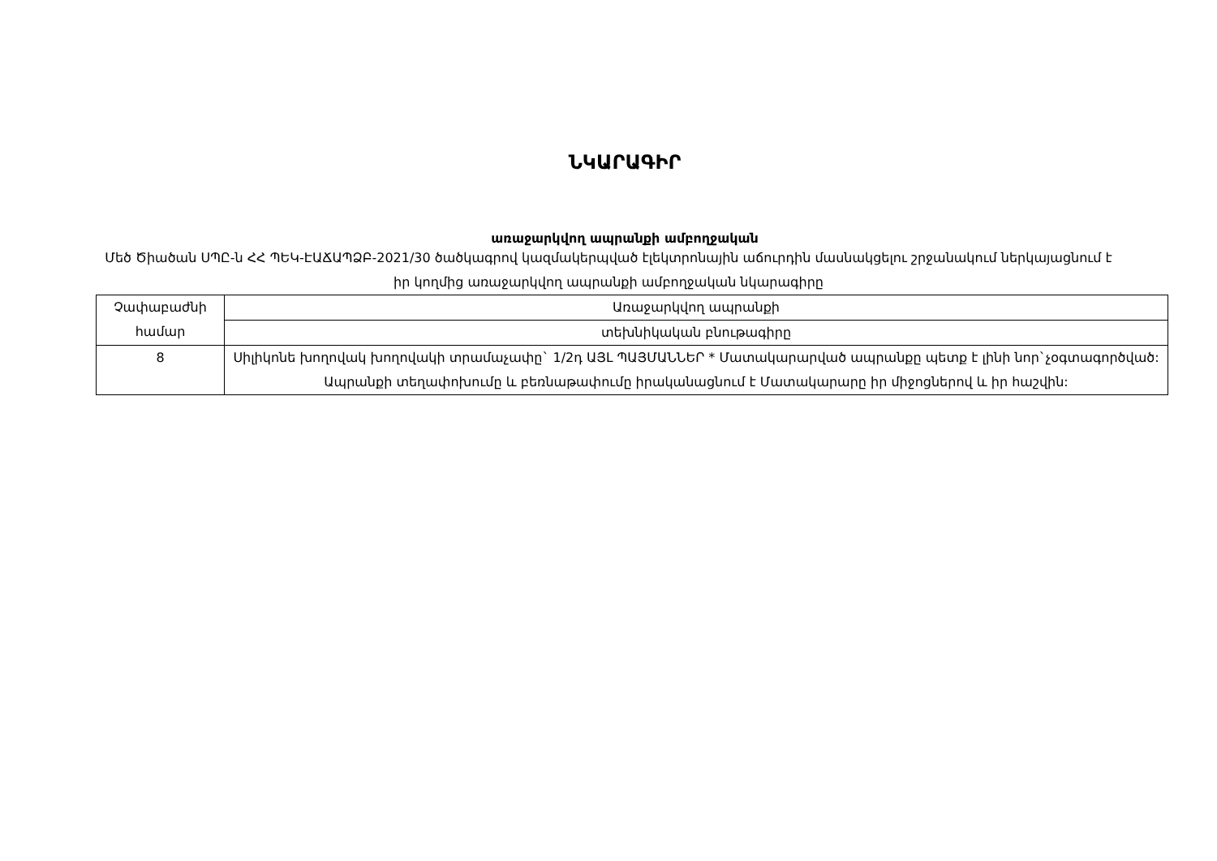ՆԿԱՐԱԳԻՐ
առաջարկվող ապրանքի ամբողջական
Մեծ Ծիածան ՍՊԸ-ն ՀՀ ՊԵԿ-ԷԱՃԱՊՁԲ-2021/30 ծածկագրով կազմակերպված էլեկտրոնային աճուրդին մասնակցելու շրջանակում ներկայացնում է իր կողմից առաջարկվող ապրանքի ամբողջական նկարագիրը
| Չափաբաժնի համար | Առաջարկվող ապրանքի |
| | տեխնիկական բնութագիրը |
| 8 | Սիլիկոնե խողովակ խողովակի տրամաչափը` 1/2դ ԱՅԼ ՊԱՅՄԱՆՆԵՐ * Մատակարարված ապրանքը պետք է լինի նոր`չօգտագործված: Ապրանքի տեղափոխումը և բեռնաթափումը իրականացնում է Մատակարարը իր միջոցներով և իր հաշվին: |